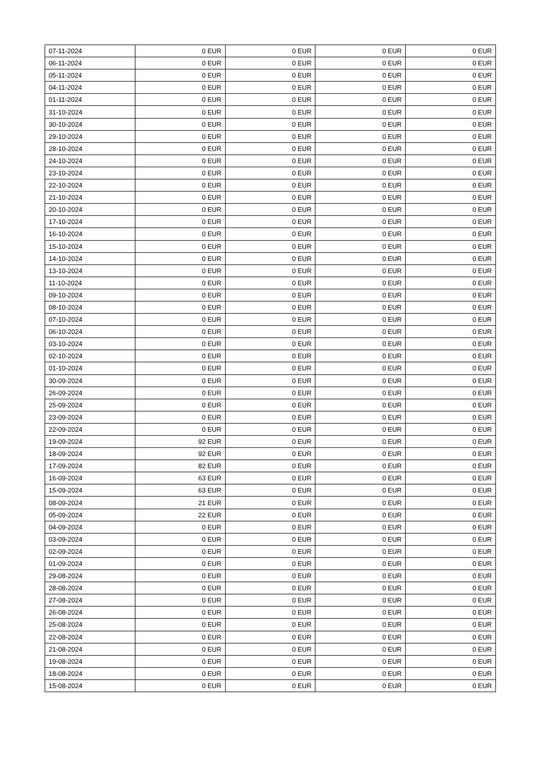| 07-11-2024 | 0 EUR | 0 EUR | 0 EUR | 0 EUR |
| 06-11-2024 | 0 EUR | 0 EUR | 0 EUR | 0 EUR |
| 05-11-2024 | 0 EUR | 0 EUR | 0 EUR | 0 EUR |
| 04-11-2024 | 0 EUR | 0 EUR | 0 EUR | 0 EUR |
| 01-11-2024 | 0 EUR | 0 EUR | 0 EUR | 0 EUR |
| 31-10-2024 | 0 EUR | 0 EUR | 0 EUR | 0 EUR |
| 30-10-2024 | 0 EUR | 0 EUR | 0 EUR | 0 EUR |
| 29-10-2024 | 0 EUR | 0 EUR | 0 EUR | 0 EUR |
| 28-10-2024 | 0 EUR | 0 EUR | 0 EUR | 0 EUR |
| 24-10-2024 | 0 EUR | 0 EUR | 0 EUR | 0 EUR |
| 23-10-2024 | 0 EUR | 0 EUR | 0 EUR | 0 EUR |
| 22-10-2024 | 0 EUR | 0 EUR | 0 EUR | 0 EUR |
| 21-10-2024 | 0 EUR | 0 EUR | 0 EUR | 0 EUR |
| 20-10-2024 | 0 EUR | 0 EUR | 0 EUR | 0 EUR |
| 17-10-2024 | 0 EUR | 0 EUR | 0 EUR | 0 EUR |
| 16-10-2024 | 0 EUR | 0 EUR | 0 EUR | 0 EUR |
| 15-10-2024 | 0 EUR | 0 EUR | 0 EUR | 0 EUR |
| 14-10-2024 | 0 EUR | 0 EUR | 0 EUR | 0 EUR |
| 13-10-2024 | 0 EUR | 0 EUR | 0 EUR | 0 EUR |
| 11-10-2024 | 0 EUR | 0 EUR | 0 EUR | 0 EUR |
| 09-10-2024 | 0 EUR | 0 EUR | 0 EUR | 0 EUR |
| 08-10-2024 | 0 EUR | 0 EUR | 0 EUR | 0 EUR |
| 07-10-2024 | 0 EUR | 0 EUR | 0 EUR | 0 EUR |
| 06-10-2024 | 0 EUR | 0 EUR | 0 EUR | 0 EUR |
| 03-10-2024 | 0 EUR | 0 EUR | 0 EUR | 0 EUR |
| 02-10-2024 | 0 EUR | 0 EUR | 0 EUR | 0 EUR |
| 01-10-2024 | 0 EUR | 0 EUR | 0 EUR | 0 EUR |
| 30-09-2024 | 0 EUR | 0 EUR | 0 EUR | 0 EUR |
| 26-09-2024 | 0 EUR | 0 EUR | 0 EUR | 0 EUR |
| 25-09-2024 | 0 EUR | 0 EUR | 0 EUR | 0 EUR |
| 23-09-2024 | 0 EUR | 0 EUR | 0 EUR | 0 EUR |
| 22-09-2024 | 0 EUR | 0 EUR | 0 EUR | 0 EUR |
| 19-09-2024 | 92 EUR | 0 EUR | 0 EUR | 0 EUR |
| 18-09-2024 | 92 EUR | 0 EUR | 0 EUR | 0 EUR |
| 17-09-2024 | 82 EUR | 0 EUR | 0 EUR | 0 EUR |
| 16-09-2024 | 63 EUR | 0 EUR | 0 EUR | 0 EUR |
| 15-09-2024 | 63 EUR | 0 EUR | 0 EUR | 0 EUR |
| 08-09-2024 | 21 EUR | 0 EUR | 0 EUR | 0 EUR |
| 05-09-2024 | 22 EUR | 0 EUR | 0 EUR | 0 EUR |
| 04-09-2024 | 0 EUR | 0 EUR | 0 EUR | 0 EUR |
| 03-09-2024 | 0 EUR | 0 EUR | 0 EUR | 0 EUR |
| 02-09-2024 | 0 EUR | 0 EUR | 0 EUR | 0 EUR |
| 01-09-2024 | 0 EUR | 0 EUR | 0 EUR | 0 EUR |
| 29-08-2024 | 0 EUR | 0 EUR | 0 EUR | 0 EUR |
| 28-08-2024 | 0 EUR | 0 EUR | 0 EUR | 0 EUR |
| 27-08-2024 | 0 EUR | 0 EUR | 0 EUR | 0 EUR |
| 26-08-2024 | 0 EUR | 0 EUR | 0 EUR | 0 EUR |
| 25-08-2024 | 0 EUR | 0 EUR | 0 EUR | 0 EUR |
| 22-08-2024 | 0 EUR | 0 EUR | 0 EUR | 0 EUR |
| 21-08-2024 | 0 EUR | 0 EUR | 0 EUR | 0 EUR |
| 19-08-2024 | 0 EUR | 0 EUR | 0 EUR | 0 EUR |
| 18-08-2024 | 0 EUR | 0 EUR | 0 EUR | 0 EUR |
| 15-08-2024 | 0 EUR | 0 EUR | 0 EUR | 0 EUR |